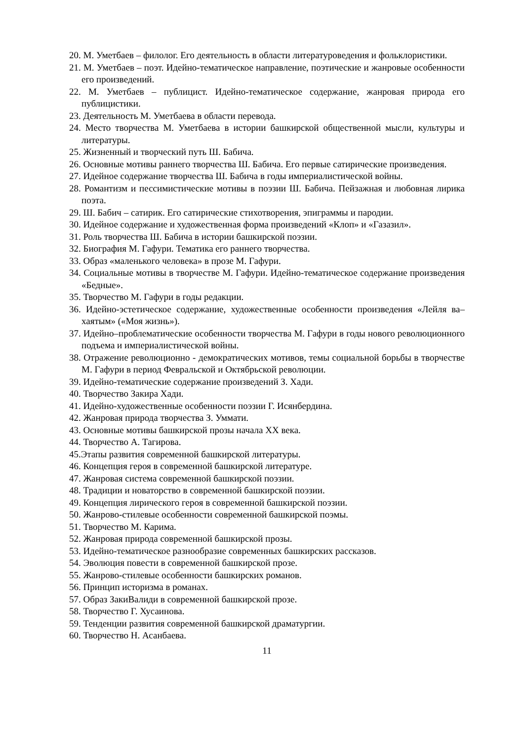20. М. Уметбаев – филолог. Его деятельность в области литературоведения и фольклористики.
21. М. Уметбаев – поэт. Идейно-тематическое направление, поэтические и жанровые особенности его произведений.
22. М. Уметбаев – публицист. Идейно-тематическое содержание, жанровая природа его публицистики.
23. Деятельность М. Уметбаева в области перевода.
24. Место творчества М. Уметбаева в истории башкирской общественной мысли, культуры и литературы.
25. Жизненный и творческий путь Ш. Бабича.
26. Основные мотивы раннего творчества Ш. Бабича. Его первые сатирические произведения.
27. Идейное содержание творчества Ш. Бабича в годы империалистической войны.
28. Романтизм и пессимистические мотивы в поэзии Ш. Бабича. Пейзажная и любовная лирика поэта.
29. Ш. Бабич – сатирик. Его сатирические стихотворения, эпиграммы и пародии.
30. Идейное содержание и художественная форма произведений «Клоп» и «Газазил».
31. Роль творчества Ш. Бабича в истории башкирской поэзии.
32. Биография М. Гафури. Тематика его раннего творчества.
33. Образ «маленького человека» в прозе М. Гафури.
34. Социальные мотивы в творчестве М. Гафури. Идейно-тематическое содержание произведения «Бедные».
35. Творчество М. Гафури в годы редакции.
36. Идейно-эстетическое содержание, художественные особенности произведения «Лейля ва–хаятым» («Моя жизнь»).
37. Идейно–проблематические особенности творчества М. Гафури в годы нового революционного подъема и империалистической войны.
38. Отражение революционно - демократических мотивов, темы социальной борьбы в творчестве М. Гафури в период Февральской и Октябрьской революции.
39. Идейно-тематические содержание произведений З. Хади.
40. Творчество Закира Хади.
41. Идейно-художественные особенности поэзии Г. Исянбердина.
42. Жанровая природа творчества З. Уммати.
43. Основные мотивы башкирской прозы начала XX века.
44. Творчество А. Тагирова.
45.Этапы развития современной башкирской литературы.
46. Концепция героя в современной башкирской литературе.
47. Жанровая система современной башкирской поэзии.
48. Традиции и новаторство в современной башкирской поэзии.
49. Концепция лирического героя в современной башкирской поэзии.
50. Жанрово-стилевые особенности современной башкирской поэмы.
51. Творчество М. Карима.
52. Жанровая природа современной башкирской прозы.
53. Идейно-тематическое разнообразие современных башкирских рассказов.
54. Эволюция повести в современной башкирской прозе.
55. Жанрово-стилевые особенности башкирских романов.
56. Принцип историзма в романах.
57. Образ ЗакиВалиди в современной башкирской прозе.
58. Творчество Г. Хусаинова.
59. Тенденции развития современной башкирской драматургии.
60. Творчество Н. Асанбаева.
11